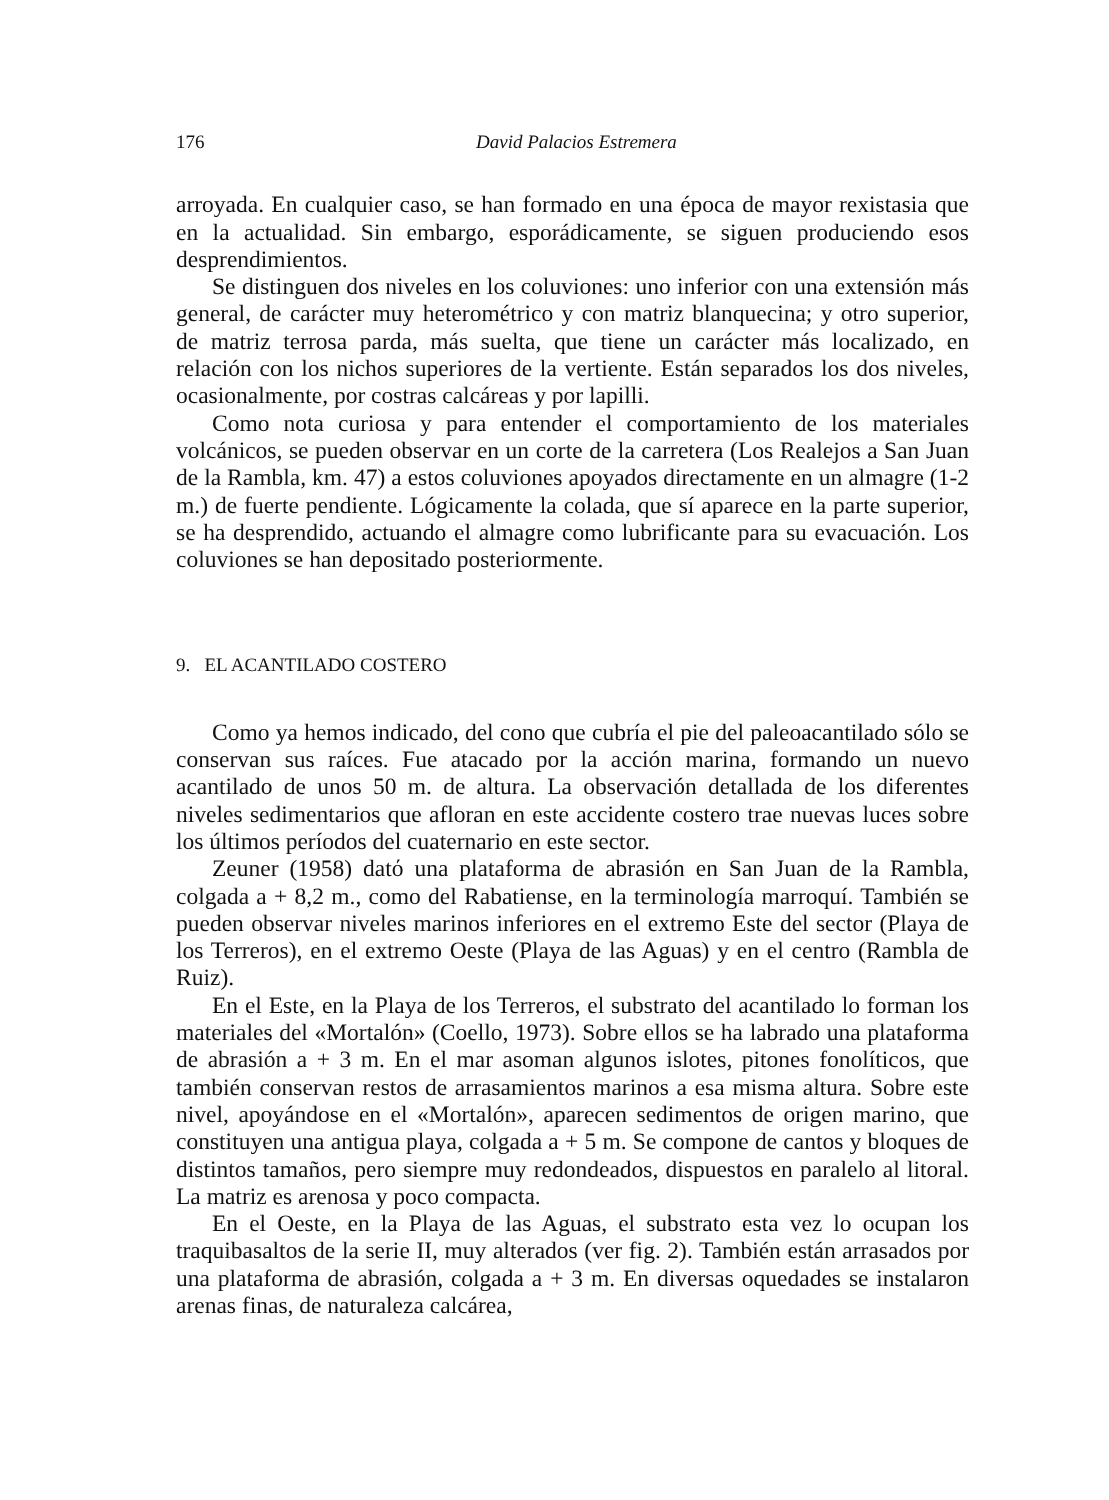176 David Palacios Estremera
arroyada. En cualquier caso, se han formado en una época de mayor rexistasia que en la actualidad. Sin embargo, esporádicamente, se siguen produciendo esos desprendimientos.
Se distinguen dos niveles en los coluviones: uno inferior con una extensión más general, de carácter muy heterométrico y con matriz blanquecina; y otro superior, de matriz terrosa parda, más suelta, que tiene un carácter más localizado, en relación con los nichos superiores de la vertiente. Están separados los dos niveles, ocasionalmente, por costras calcáreas y por lapilli.
Como nota curiosa y para entender el comportamiento de los materiales volcánicos, se pueden observar en un corte de la carretera (Los Realejos a San Juan de la Rambla, km. 47) a estos coluviones apoyados directamente en un almagre (1-2 m.) de fuerte pendiente. Lógicamente la colada, que sí aparece en la parte superior, se ha desprendido, actuando el almagre como lubrificante para su evacuación. Los coluviones se han depositado posteriormente.
9. EL ACANTILADO COSTERO
Como ya hemos indicado, del cono que cubría el pie del paleoacantilado sólo se conservan sus raíces. Fue atacado por la acción marina, formando un nuevo acantilado de unos 50 m. de altura. La observación detallada de los diferentes niveles sedimentarios que afloran en este accidente costero trae nuevas luces sobre los últimos períodos del cuaternario en este sector.
Zeuner (1958) datό una plataforma de abrasión en San Juan de la Rambla, colgada a + 8,2 m., como del Rabatiense, en la terminología marroquí. También se pueden observar niveles marinos inferiores en el extremo Este del sector (Playa de los Terreros), en el extremo Oeste (Playa de las Aguas) y en el centro (Rambla de Ruiz).
En el Este, en la Playa de los Terreros, el substrato del acantilado lo forman los materiales del «Mortalón» (Coello, 1973). Sobre ellos se ha labrado una plataforma de abrasión a + 3 m. En el mar asoman algunos islotes, pitones fonolíticos, que también conservan restos de arrasamientos marinos a esa misma altura. Sobre este nivel, apoyándose en el «Mortalón», aparecen sedimentos de origen marino, que constituyen una antigua playa, colgada a + 5 m. Se compone de cantos y bloques de distintos tamaños, pero siempre muy redondeados, dispuestos en paralelo al litoral. La matriz es arenosa y poco compacta.
En el Oeste, en la Playa de las Aguas, el substrato esta vez lo ocupan los traquibasaltos de la serie II, muy alterados (ver fig. 2). También están arrasados por una plataforma de abrasión, colgada a + 3 m. En diversas oquedades se instalaron arenas finas, de naturaleza calcárea,